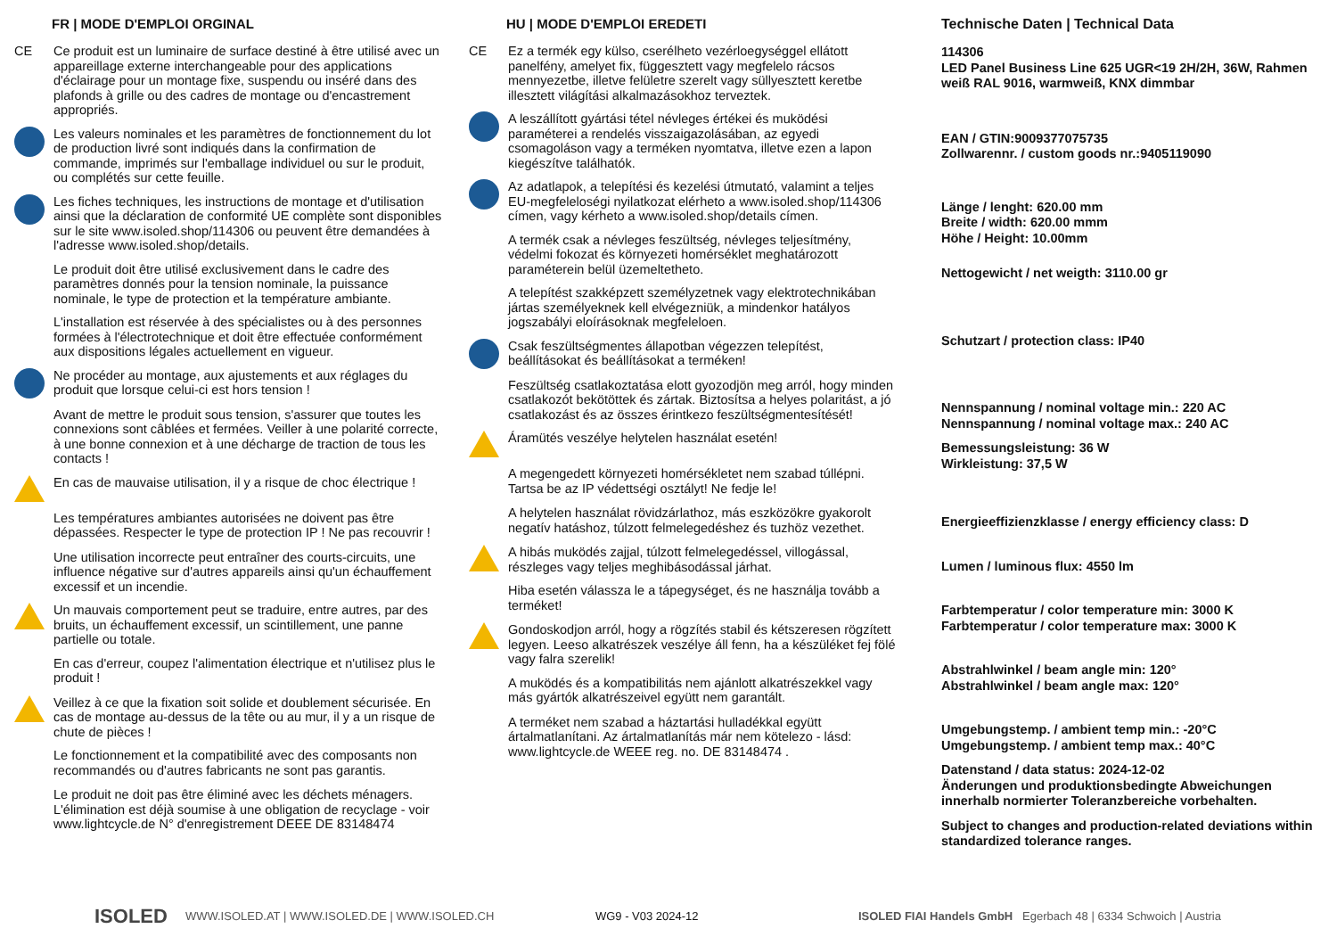FR | MODE D'EMPLOI ORGINAL
CE
Ce produit est un luminaire de surface destiné à être utilisé avec un appareillage externe interchangeable pour des applications d'éclairage pour un montage fixe, suspendu ou inséré dans des plafonds à grille ou des cadres de montage ou d'encastrement appropriés.
Les valeurs nominales et les paramètres de fonctionnement du lot de production livré sont indiqués dans la confirmation de commande, imprimés sur l'emballage individuel ou sur le produit, ou complétés sur cette feuille.
Les fiches techniques, les instructions de montage et d'utilisation ainsi que la déclaration de conformité UE complète sont disponibles sur le site www.isoled.shop/114306 ou peuvent être demandées à l'adresse www.isoled.shop/details.
Le produit doit être utilisé exclusivement dans le cadre des paramètres donnés pour la tension nominale, la puissance nominale, le type de protection et la température ambiante.
L'installation est réservée à des spécialistes ou à des personnes formées à l'électrotechnique et doit être effectuée conformément aux dispositions légales actuellement en vigueur.
Ne procéder au montage, aux ajustements et aux réglages du produit que lorsque celui-ci est hors tension !
Avant de mettre le produit sous tension, s'assurer que toutes les connexions sont câblées et fermées. Veiller à une polarité correcte, à une bonne connexion et à une décharge de traction de tous les contacts !
En cas de mauvaise utilisation, il y a risque de choc électrique !
Les températures ambiantes autorisées ne doivent pas être dépassées. Respecter le type de protection IP ! Ne pas recouvrir !
Une utilisation incorrecte peut entraîner des courts-circuits, une influence négative sur d'autres appareils ainsi qu'un échauffement excessif et un incendie.
Un mauvais comportement peut se traduire, entre autres, par des bruits, un échauffement excessif, un scintillement, une panne partielle ou totale.
En cas d'erreur, coupez l'alimentation électrique et n'utilisez plus le produit !
Veillez à ce que la fixation soit solide et doublement sécurisée. En cas de montage au-dessus de la tête ou au mur, il y a un risque de chute de pièces !
Le fonctionnement et la compatibilité avec des composants non recommandés ou d'autres fabricants ne sont pas garantis.
Le produit ne doit pas être éliminé avec les déchets ménagers. L'élimination est déjà soumise à une obligation de recyclage - voir www.lightcycle.de N° d'enregistrement DEEE DE 83148474
HU | MODE D'EMPLOI EREDETI
CE
Ez a termék egy külso, cserélheto vezérloegységgel ellátott panelfény, amelyet fix, függesztett vagy megfelelo rácsos mennyezetbe, illetve felületre szerelt vagy süllyesztett keretbe illesztett világítási alkalmazásokhoz terveztek.
A leszállított gyártási tétel névleges értékei és muködési paraméterei a rendelés visszaigazolásában, az egyedi csomagoláson vagy a terméken nyomtatva, illetve ezen a lapon kiegészítve találhatók.
Az adatlapok, a telepítési és kezelési útmutató, valamint a teljes EU-megfeleloségi nyilatkozat elérheto a www.isoled.shop/114306 címen, vagy kérheto a www.isoled.shop/details címen.
A termék csak a névleges feszültség, névleges teljesítmény, védelmi fokozat és környezeti homérséklet meghatározott paraméterein belül üzemeltetheto.
A telepítést szakképzett személyzetnek vagy elektrotechnikában jártas személyeknek kell elvégezniük, a mindenkor hatályos jogszabályi eloírásoknak megfeleloen.
Csak feszültségmentes állapotban végezzen telepítést, beállításokat és beállításokat a terméken!
Feszültség csatlakoztatása elott gyozodjön meg arról, hogy minden csatlakozót bekötöttek és zártak. Biztosítsa a helyes polaritást, a jó csatlakozást és az összes érintkezo feszültségmentesítését!
Áramütés veszélye helytelen használat esetén!
A megengedett környezeti homérsékletet nem szabad túllépni. Tartsa be az IP védettségi osztályt! Ne fedje le!
A helytelen használat rövidzárlathoz, más eszközökre gyakorolt negatív hatáshoz, túlzott felmelegedéshez és tuzhöz vezethet.
A hibás muködés zajjal, túlzott felmelegedéssel, villogással, részleges vagy teljes meghibásodással járhat.
Hiba esetén válassza le a tápegységet, és ne használja tovább a terméket!
Gondoskodjon arról, hogy a rögzítés stabil és kétszeresen rögzített legyen. Leeso alkatrészek veszélye áll fenn, ha a készüléket fej fölé vagy falra szerelik!
A muködés és a kompatibilitás nem ajánlott alkatrészekkel vagy más gyártók alkatrészeivel együtt nem garantált.
A terméket nem szabad a háztartási hulladékkal együtt ártalmatlanítani. Az ártalmatlanítás már nem kötelezo - lásd: www.lightcycle.de WEEE reg. no. DE 83148474 .
Technische Daten | Technical Data
114306
LED Panel Business Line 625 UGR<19 2H/2H, 36W, Rahmen weiß RAL 9016, warmweiß, KNX dimmbar
EAN / GTIN:9009377075735
Zollwarennr. / custom goods nr.:9405119090
Länge / lenght: 620.00 mm
Breite / width: 620.00 mmm
Höhe / Height: 10.00mm
Nettogewicht / net weigth: 3110.00 gr
Schutzart / protection class: IP40
Nennspannung / nominal voltage min.: 220 AC
Nennspannung / nominal voltage max.: 240 AC
Bemessungsleistung: 36 W
Wirkleistung: 37,5 W
Energieeffizienzklasse / energy efficiency class: D
Lumen / luminous flux: 4550 lm
Farbtemperatur / color temperature min: 3000 K
Farbtemperatur / color temperature max: 3000 K
Abstrahlwinkel / beam angle min: 120°
Abstrahlwinkel / beam angle max: 120°
Umgebungstemp. / ambient temp min.: -20°C
Umgebungstemp. / ambient temp max.: 40°C
Datenstand / data status: 2024-12-02
Änderungen und produktionsbedingte Abweichungen innerhalb normierter Toleranzbereiche vorbehalten.
Subject to changes and production-related deviations within standardized tolerance ranges.
ISOLED
WWW.ISOLED.AT | WWW.ISOLED.DE | WWW.ISOLED.CH WG9 - V03 2024-12
ISOLED FIAI Handels GmbH Egerbach 48 | 6334 Schwoich | Austria